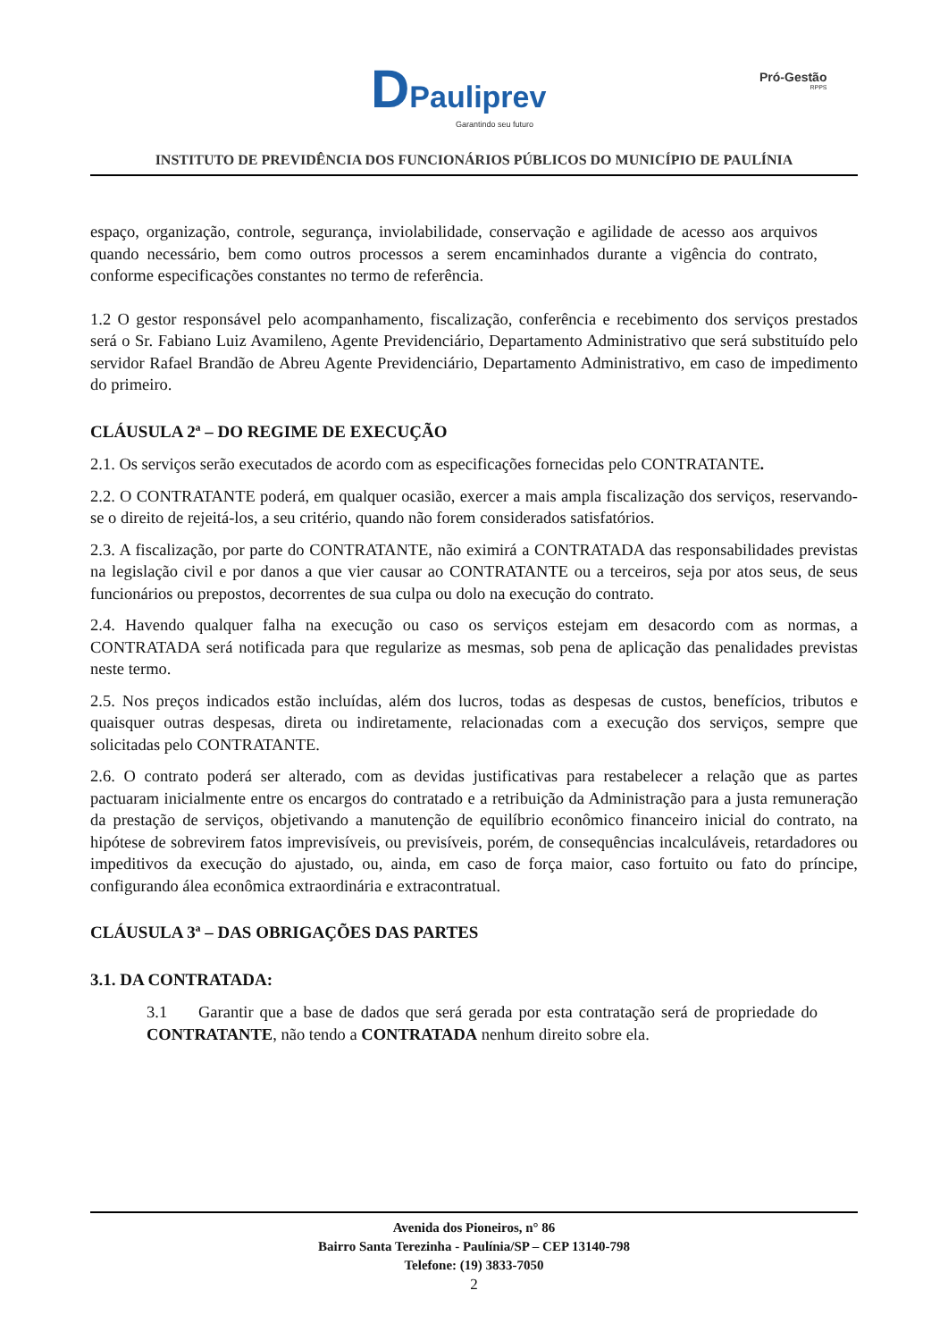DPauliprev
Garantindo seu futuro
Pró-Gestão
RPPS
INSTITUTO DE PREVIDÊNCIA DOS FUNCIONÁRIOS PÚBLICOS DO MUNICÍPIO DE PAULÍNIA
espaço, organização, controle, segurança, inviolabilidade, conservação e agilidade de acesso aos arquivos quando necessário, bem como outros processos a serem encaminhados durante a vigência do contrato, conforme especificações constantes no termo de referência.
1.2 O gestor responsável pelo acompanhamento, fiscalização, conferência e recebimento dos serviços prestados será o Sr. Fabiano Luiz Avamileno, Agente Previdenciário, Departamento Administrativo que será substituído pelo servidor Rafael Brandão de Abreu Agente Previdenciário, Departamento Administrativo, em caso de impedimento do primeiro.
CLÁUSULA 2ª – DO REGIME DE EXECUÇÃO
2.1. Os serviços serão executados de acordo com as especificações fornecidas pelo CONTRATANTE.
2.2. O CONTRATANTE poderá, em qualquer ocasião, exercer a mais ampla fiscalização dos serviços, reservando-se o direito de rejeitá-los, a seu critério, quando não forem considerados satisfatórios.
2.3. A fiscalização, por parte do CONTRATANTE, não eximirá a CONTRATADA das responsabilidades previstas na legislação civil e por danos a que vier causar ao CONTRATANTE ou a terceiros, seja por atos seus, de seus funcionários ou prepostos, decorrentes de sua culpa ou dolo na execução do contrato.
2.4. Havendo qualquer falha na execução ou caso os serviços estejam em desacordo com as normas, a CONTRATADA será notificada para que regularize as mesmas, sob pena de aplicação das penalidades previstas neste termo.
2.5. Nos preços indicados estão incluídas, além dos lucros, todas as despesas de custos, benefícios, tributos e quaisquer outras despesas, direta ou indiretamente, relacionadas com a execução dos serviços, sempre que solicitadas pelo CONTRATANTE.
2.6. O contrato poderá ser alterado, com as devidas justificativas para restabelecer a relação que as partes pactuaram inicialmente entre os encargos do contratado e a retribuição da Administração para a justa remuneração da prestação de serviços, objetivando a manutenção de equilíbrio econômico financeiro inicial do contrato, na hipótese de sobrevirem fatos imprevisíveis, ou previsíveis, porém, de consequências incalculáveis, retardadores ou impeditivos da execução do ajustado, ou, ainda, em caso de força maior, caso fortuito ou fato do príncipe, configurando álea econômica extraordinária e extracontratual.
CLÁUSULA 3ª – DAS OBRIGAÇÕES DAS PARTES
3.1. DA CONTRATADA:
3.1 Garantir que a base de dados que será gerada por esta contratação será de propriedade do CONTRATANTE, não tendo a CONTRATADA nenhum direito sobre ela.
Avenida dos Pioneiros, n° 86
Bairro Santa Terezinha - Paulínia/SP – CEP 13140-798
Telefone: (19) 3833-7050
2